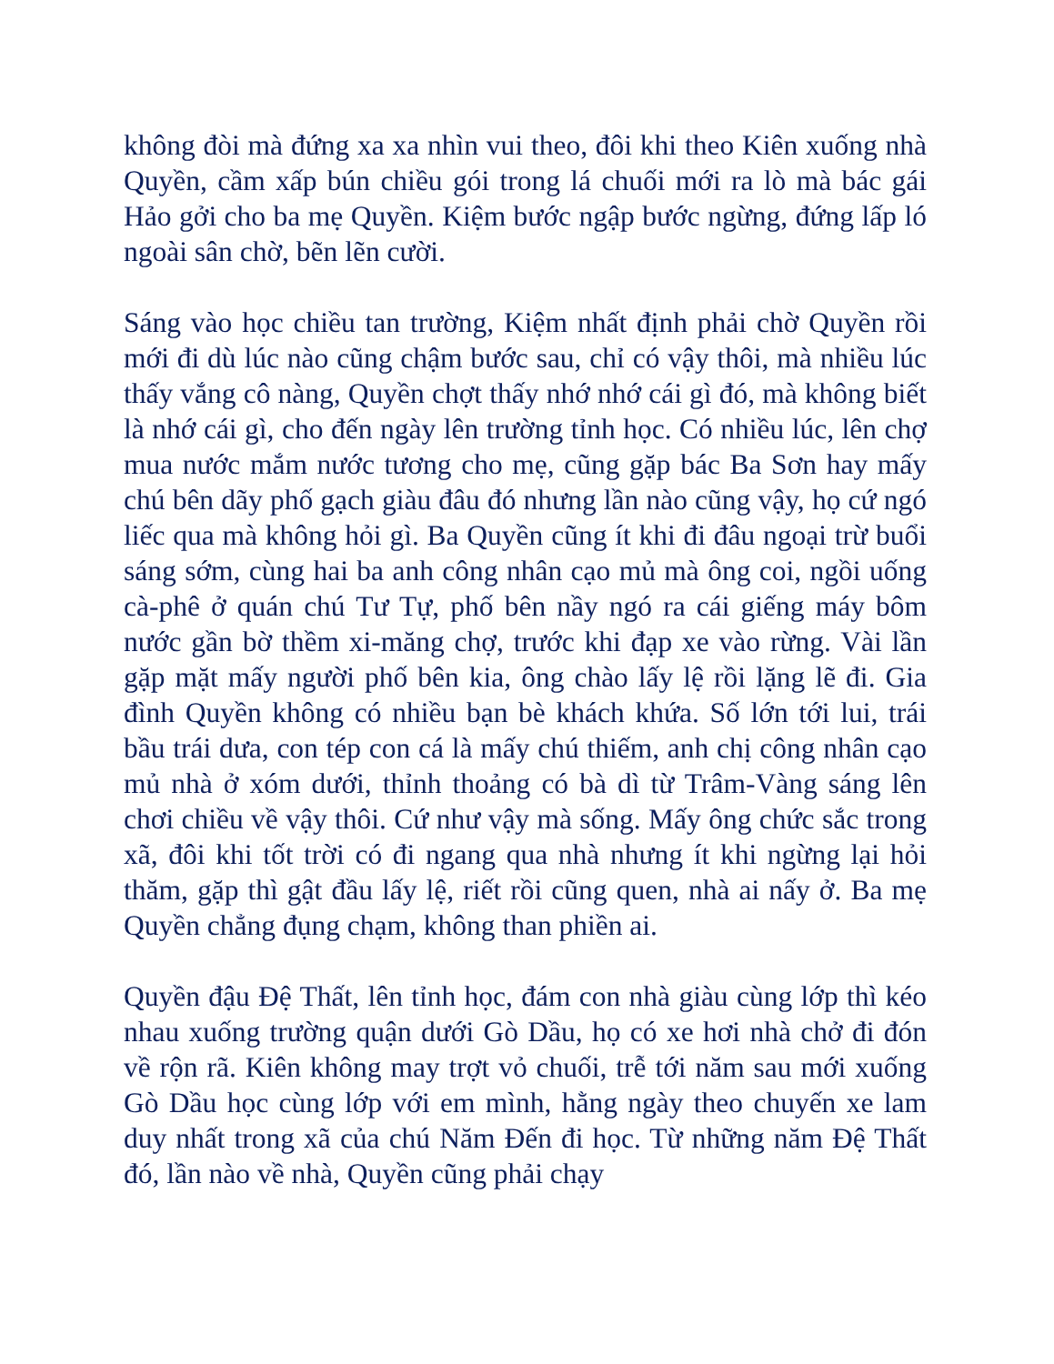không đòi mà đứng xa xa nhìn vui theo, đôi khi theo Kiên xuống nhà Quyền, cầm xấp bún chiều gói trong lá chuối mới ra lò mà bác gái Hảo gởi cho ba mẹ Quyền. Kiệm bước ngập bước ngừng, đứng lấp ló ngoài sân chờ, bẽn lẽn cười.
Sáng vào học chiều tan trường, Kiệm nhất định phải chờ Quyền rồi mới đi dù lúc nào cũng chậm bước sau, chỉ có vậy thôi, mà nhiều lúc thấy vắng cô nàng, Quyền chợt thấy nhớ nhớ cái gì đó, mà không biết là nhớ cái gì, cho đến ngày lên trường tỉnh học. Có nhiều lúc, lên chợ mua nước mắm nước tương cho mẹ, cũng gặp bác Ba Sơn hay mấy chú bên dãy phố gạch giàu đâu đó nhưng lần nào cũng vậy, họ cứ ngó liếc qua mà không hỏi gì. Ba Quyền cũng ít khi đi đâu ngoại trừ buổi sáng sớm, cùng hai ba anh công nhân cạo mủ mà ông coi, ngồi uống cà-phê ở quán chú Tư Tự, phố bên nầy ngó ra cái giếng máy bôm nước gần bờ thềm xi-măng chợ, trước khi đạp xe vào rừng. Vài lần gặp mặt mấy người phố bên kia, ông chào lấy lệ rồi lặng lẽ đi. Gia đình Quyền không có nhiều bạn bè khách khứa. Số lớn tới lui, trái bầu trái dưa, con tép con cá là mấy chú thiếm, anh chị công nhân cạo mủ nhà ở xóm dưới, thỉnh thoảng có bà dì từ Trâm-Vàng sáng lên chơi chiều về vậy thôi. Cứ như vậy mà sống. Mấy ông chức sắc trong xã, đôi khi tốt trời có đi ngang qua nhà nhưng ít khi ngừng lại hỏi thăm, gặp thì gật đầu lấy lệ, riết rồi cũng quen, nhà ai nấy ở. Ba mẹ Quyền chẳng đụng chạm, không than phiền ai.
Quyền đậu Đệ Thất, lên tỉnh học, đám con nhà giàu cùng lớp thì kéo nhau xuống trường quận dưới Gò Dầu, họ có xe hơi nhà chở đi đón về rộn rã. Kiên không may trợt vỏ chuối, trễ tới năm sau mới xuống Gò Dầu học cùng lớp với em mình, hằng ngày theo chuyến xe lam duy nhất trong xã của chú Năm Đến đi học. Từ những năm Đệ Thất đó, lần nào về nhà, Quyền cũng phải chạy